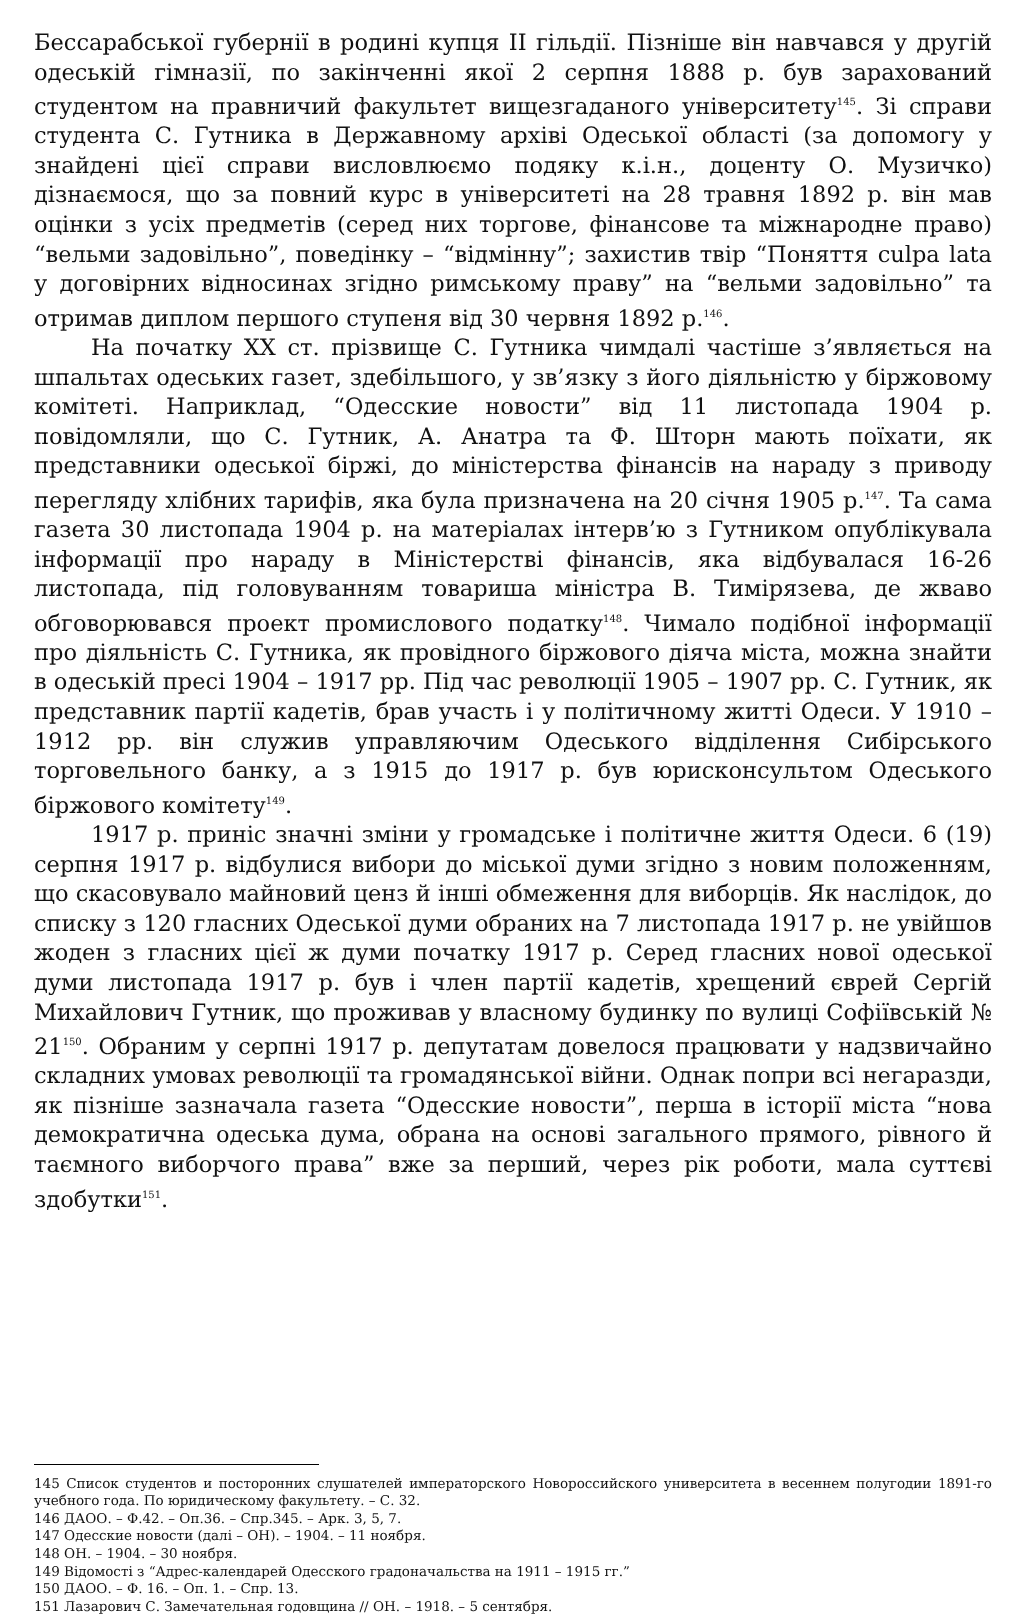Бессарабської губернії в родині купця II гільдії. Пізніше він навчався у другій одеській гімназії, по закінченні якої 2 серпня 1888 р. був зарахований студентом на правничий факультет вищезгаданого університету<sup>145</sup>. Зі справи студента С. Гутника в Державному архіві Одеської області (за допомогу у знайдені цієї справи висловлюємо подяку к.і.н., доценту О. Музичко) дізнаємося, що за повний курс в університеті на 28 травня 1892 р. він мав оцінки з усіх предметів (серед них торгове, фінансове та міжнародне право) “вельми задовільно”, поведінку – “відмінну”; захистив твір “Поняття culpa lata у договірних відносинах згідно римському праву” на “вельми задовільно” та отримав диплом першого ступеня від 30 червня 1892 р.<sup>146</sup>.
На початку ХХ ст. прізвище С. Гутника чимдалі частіше з’являється на шпальтах одеських газет, здебільшого, у зв’язку з його діяльністю у біржовому комітеті. Наприклад, “Одесские новости” від 11 листопада 1904 р. повідомляли, що С. Гутник, А. Анатра та Ф. Шторн мають поїхати, як представники одеської біржі, до міністерства фінансів на нараду з приводу перегляду хлібних тарифів, яка була призначена на 20 січня 1905 р.<sup>147</sup>. Та сама газета 30 листопада 1904 р. на матеріалах інтерв’ю з Гутником опублікувала інформації про нараду в Міністерстві фінансів, яка відбувалася 16-26 листопада, під головуванням товариша міністра В. Тимірязева, де жваво обговорювався проект промислового податку<sup>148</sup>. Чимало подібної інформації про діяльність С. Гутника, як провідного біржового діяча міста, можна знайти в одеській пресі 1904 – 1917 рр. Під час революції 1905 – 1907 рр. С. Гутник, як представник партії кадетів, брав участь і у політичному житті Одеси. У 1910 – 1912 рр. він служив управляючим Одеського відділення Сибірського торговельного банку, а з 1915 до 1917 р. був юрисконсультом Одеського біржового комітету<sup>149</sup>.
1917 р. приніс значні зміни у громадське і політичне життя Одеси. 6 (19) серпня 1917 р. відбулися вибори до міської думи згідно з новим положенням, що скасовувало майновий ценз й інші обмеження для виборців. Як наслідок, до списку з 120 гласних Одеської думи обраних на 7 листопада 1917 р. не увійшов жоден з гласних цієї ж думи початку 1917 р. Серед гласних нової одеської думи листопада 1917 р. був і член партії кадетів, хрещений єврей Сергій Михайлович Гутник, що проживав у власному будинку по вулиці Софіївській № 21<sup>150</sup>. Обраним у серпні 1917 р. депутатам довелося працювати у надзвичайно складних умовах революції та громадянської війни. Однак попри всі негаразди, як пізніше зазначала газета “Одесские новости”, перша в історії міста “нова демократична одеська дума, обрана на основі загального прямого, рівного й таємного виборчого права” вже за перший, через рік роботи, мала суттєві здобутки<sup>151</sup>.
145 Список студентов и посторонних слушателей императорского Новороссийского университета в весеннем полугодии 1891-го учебного года. По юридическому факультету. – С. 32.
146 ДАОО. – Ф.42. – Оп.36. – Спр.345. – Арк. 3, 5, 7.
147 Одесские новости (далі – ОН). – 1904. – 11 ноября.
148 ОН. – 1904. – 30 ноября.
149 Відомості з “Адрес-календарей Одесского градоначальства на 1911 – 1915 гг.”
150 ДАОО. – Ф. 16. – Оп. 1. – Спр. 13.
151 Лазарович С. Замечательная годовщина // ОН. – 1918. – 5 сентября.